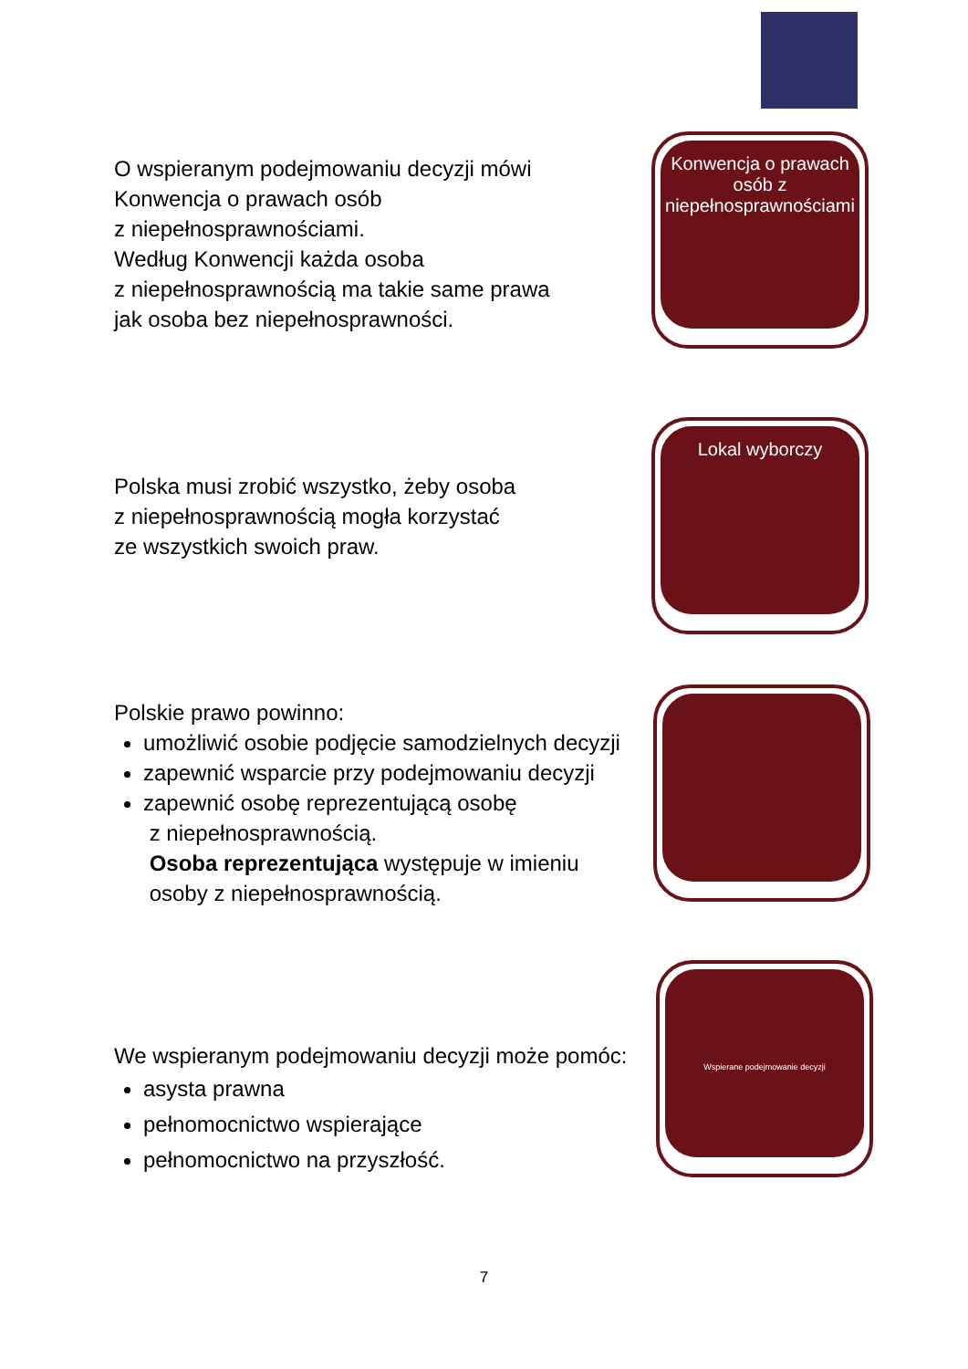O wspieranym podejmowaniu decyzji mówi
Konwencja o prawach osób
z niepełnosprawnościami.
Według Konwencji każda osoba
z niepełnosprawnością ma takie same prawa
jak osoba bez niepełnosprawności.
Konwencja o prawach osób z niepełnosprawnościami
Polska musi zrobić wszystko, żeby osoba
z niepełnosprawnością mogła korzystać
ze wszystkich swoich praw.
Lokal wyborczy
Polskie prawo powinno:
umożliwić osobie podjęcie samodzielnych decyzji
zapewnić wsparcie przy podejmowaniu decyzji
zapewnić osobę reprezentującą osobę
z niepełnosprawnością.
Osoba reprezentująca występuje w imieniu
osoby z niepełnosprawnością.
We wspieranym podejmowaniu decyzji może pomóc:
asysta prawna
pełnomocnictwo wspierające
pełnomocnictwo na przyszłość.
Wspierane podejmowanie decyzji
7